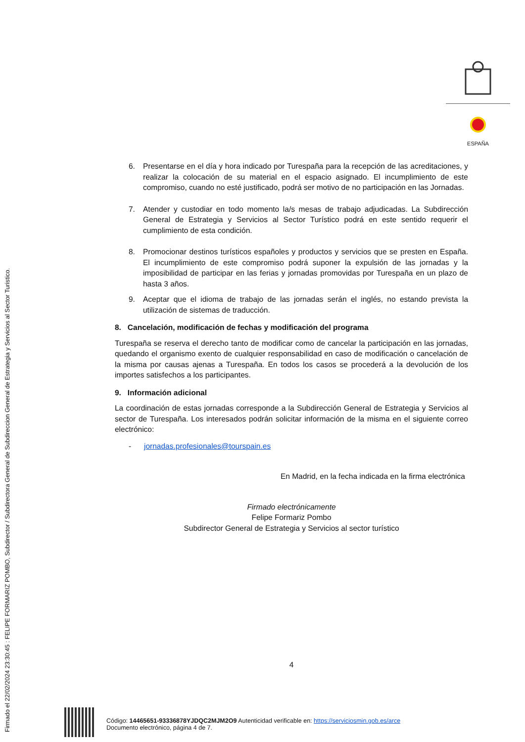Firmado el 22/02/2024 23:30:45 : FELIPE FORMARIZ POMBO, Subdirector / Subdirectora General de Subdireccion General de Estrategia y Servicios al Sector Turistico.
ESPAÑA
6. Presentarse en el día y hora indicado por Turespaña para la recepción de las acreditaciones, y realizar la colocación de su material en el espacio asignado. El incumplimiento de este compromiso, cuando no esté justificado, podrá ser motivo de no participación en las Jornadas.
7. Atender y custodiar en todo momento la/s mesas de trabajo adjudicadas. La Subdirección General de Estrategia y Servicios al Sector Turístico podrá en este sentido requerir el cumplimiento de esta condición.
8. Promocionar destinos turísticos españoles y productos y servicios que se presten en España. El incumplimiento de este compromiso podrá suponer la expulsión de las jornadas y la imposibilidad de participar en las ferias y jornadas promovidas por Turespaña en un plazo de hasta 3 años.
9. Aceptar que el idioma de trabajo de las jornadas serán el inglés, no estando prevista la utilización de sistemas de traducción.
8. Cancelación, modificación de fechas y modificación del programa
Turespaña se reserva el derecho tanto de modificar como de cancelar la participación en las jornadas, quedando el organismo exento de cualquier responsabilidad en caso de modificación o cancelación de la misma por causas ajenas a Turespaña. En todos los casos se procederá a la devolución de los importes satisfechos a los participantes.
9. Información adicional
La coordinación de estas jornadas corresponde a la Subdirección General de Estrategia y Servicios al sector de Turespaña. Los interesados podrán solicitar información de la misma en el siguiente correo electrónico:
- jornadas.profesionales@tourspain.es
En Madrid, en la fecha indicada en la firma electrónica
Firmado electrónicamente
Felipe Formariz Pombo
Subdirector General de Estrategia y Servicios al sector turístico
4
Código: 14465651-93336878YJDQC2MJM2O9 Autenticidad verificable en: https://serviciosmin.gob.es/arce
Documento electrónico, página 4 de 7.